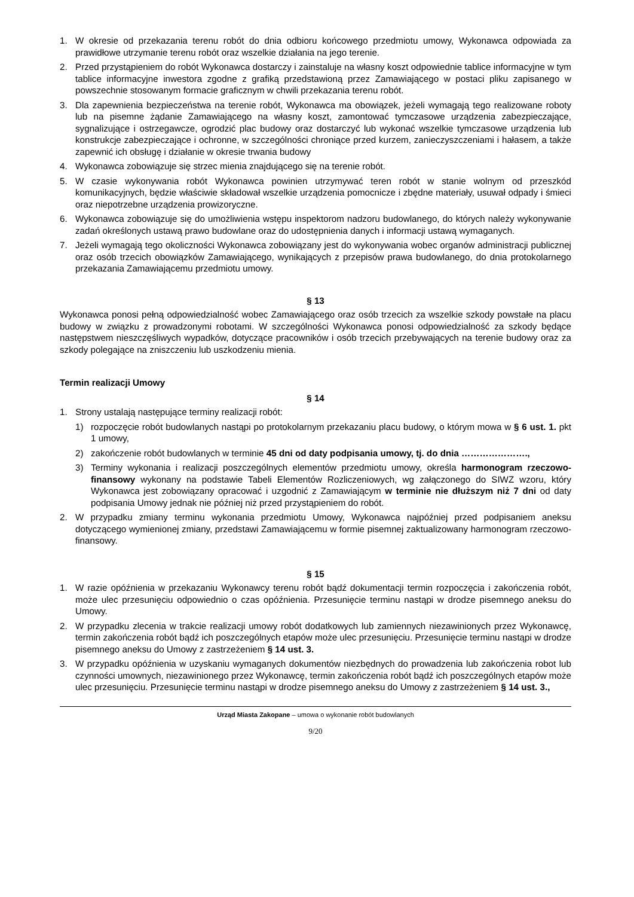1. W okresie od przekazania terenu robót do dnia odbioru końcowego przedmiotu umowy, Wykonawca odpowiada za prawidłowe utrzymanie terenu robót oraz wszelkie działania na jego terenie.
2. Przed przystąpieniem do robót Wykonawca dostarczy i zainstaluje na własny koszt odpowiednie tablice informacyjne w tym tablice informacyjne inwestora zgodne z grafiką przedstawioną przez Zamawiającego w postaci pliku zapisanego w powszechnie stosowanym formacie graficznym w chwili przekazania terenu robót.
3. Dla zapewnienia bezpieczeństwa na terenie robót, Wykonawca ma obowiązek, jeżeli wymagają tego realizowane roboty lub na pisemne żądanie Zamawiającego na własny koszt, zamontować tymczasowe urządzenia zabezpieczające, sygnalizujące i ostrzegawcze, ogrodzić plac budowy oraz dostarczyć lub wykonać wszelkie tymczasowe urządzenia lub konstrukcje zabezpieczające i ochronne, w szczególności chroniące przed kurzem, zanieczyszczeniami i hałasem, a także zapewnić ich obsługę i działanie w okresie trwania budowy
4. Wykonawca zobowiązuje się strzec mienia znajdującego się na terenie robót.
5. W czasie wykonywania robót Wykonawca powinien utrzymywać teren robót w stanie wolnym od przeszkód komunikacyjnych, będzie właściwie składował wszelkie urządzenia pomocnicze i zbędne materiały, usuwał odpady i śmieci oraz niepotrzebne urządzenia prowizoryczne.
6. Wykonawca zobowiązuje się do umożliwienia wstępu inspektorom nadzoru budowlanego, do których należy wykonywanie zadań określonych ustawą prawo budowlane oraz do udostępnienia danych i informacji ustawą wymaganych.
7. Jeżeli wymagają tego okoliczności Wykonawca zobowiązany jest do wykonywania wobec organów administracji publicznej oraz osób trzecich obowiązków Zamawiającego, wynikających z przepisów prawa budowlanego, do dnia protokolarnego przekazania Zamawiającemu przedmiotu umowy.
§ 13
Wykonawca ponosi pełną odpowiedzialność wobec Zamawiającego oraz osób trzecich za wszelkie szkody powstałe na placu budowy w związku z prowadzonymi robotami. W szczególności Wykonawca ponosi odpowiedzialność za szkody będące następstwem nieszczęśliwych wypadków, dotyczące pracowników i osób trzecich przebywających na terenie budowy oraz za szkody polegające na zniszczeniu lub uszkodzeniu mienia.
Termin realizacji Umowy
§ 14
1. Strony ustalają następujące terminy realizacji robót:
1) rozpoczęcie robót budowlanych nastąpi po protokolarnym przekazaniu placu budowy, o którym mowa w § 6 ust. 1. pkt 1 umowy,
2) zakończenie robót budowlanych w terminie 45 dni od daty podpisania umowy, tj. do dnia ………………….,
3) Terminy wykonania i realizacji poszczególnych elementów przedmiotu umowy, określa harmonogram rzeczowo-finansowy wykonany na podstawie Tabeli Elementów Rozliczeniowych, wg załączonego do SIWZ wzoru, który Wykonawca jest zobowiązany opracować i uzgodnić z Zamawiającym w terminie nie dłuższym niż 7 dni od daty podpisania Umowy jednak nie później niż przed przystąpieniem do robót.
2. W przypadku zmiany terminu wykonania przedmiotu Umowy, Wykonawca najpóźniej przed podpisaniem aneksu dotyczącego wymienionej zmiany, przedstawi Zamawiającemu w formie pisemnej zaktualizowany harmonogram rzeczowo-finansowy.
§ 15
1. W razie opóźnienia w przekazaniu Wykonawcy terenu robót bądź dokumentacji termin rozpoczęcia i zakończenia robót, może ulec przesunięciu odpowiednio o czas opóźnienia. Przesunięcie terminu nastąpi w drodze pisemnego aneksu do Umowy.
2. W przypadku zlecenia w trakcie realizacji umowy robót dodatkowych lub zamiennych niezawinionych przez Wykonawcę, termin zakończenia robót bądź ich poszczególnych etapów może ulec przesunięciu. Przesunięcie terminu nastąpi w drodze pisemnego aneksu do Umowy z zastrzeżeniem § 14 ust. 3.
3. W przypadku opóźnienia w uzyskaniu wymaganych dokumentów niezbędnych do prowadzenia lub zakończenia robot lub czynności umownych, niezawinionego przez Wykonawcę, termin zakończenia robót bądź ich poszczególnych etapów może ulec przesunięciu. Przesunięcie terminu nastąpi w drodze pisemnego aneksu do Umowy z zastrzeżeniem § 14 ust. 3.,
Urząd Miasta Zakopane – umowa o wykonanie robót budowlanych
9/20